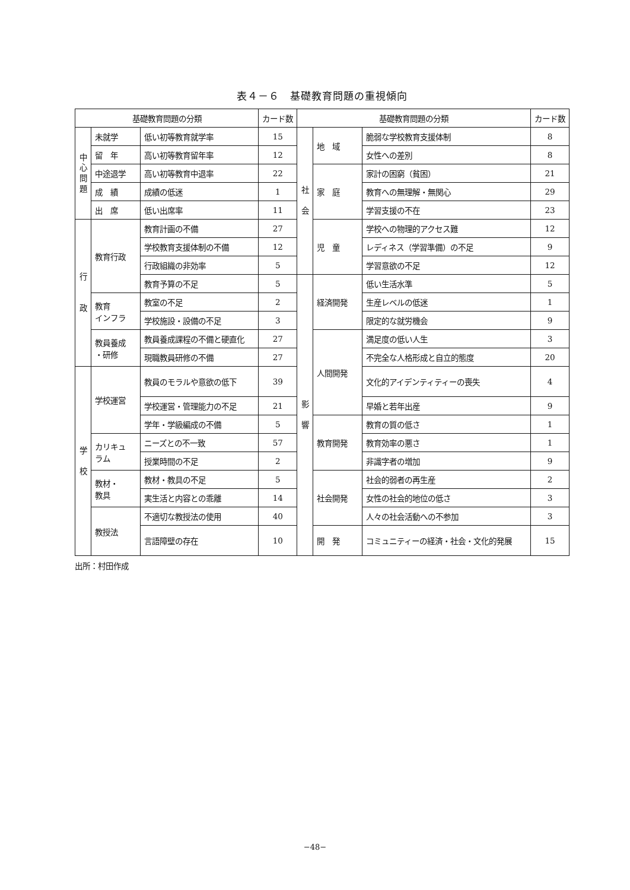表４－６　基礎教育問題の重視傾向
| 基礎教育問題の分類 | | | カード数 | 基礎教育問題の分類 | | | カード数 |
| --- | --- | --- | --- | --- | --- | --- | --- |
| 中 心 問 題 | 未就学 | 低い初等教育就学率 | 15 | 社 会 | 地 域 | 脆弱な学校教育支援体制 | 8 |
| | 留 年 | 高い初等教育留年率 | 12 | | | 女性への差別 | 8 |
| | 中途退学 | 高い初等教育中退率 | 22 | | 家 庭 | 家計の困窮（貧困） | 21 |
| | 成 績 | 成績の低迷 | 1 | | | 教育への無理解・無関心 | 29 |
| | 出 席 | 低い出席率 | 11 | | | 学習支援の不在 | 23 |
| 行 政 | 教育行政 | 教育計画の不備 | 27 | | 児 童 | 学校への物理的アクセス難 | 12 |
| | | 学校教育支援体制の不備 | 12 | | | レディネス（学習準備）の不足 | 9 |
| | | 行政組織の非効率 | 5 | | | 学習意欲の不足 | 12 |
| | | 教育予算の不足 | 5 | 影 響 | 経済開発 | 低い生活水準 | 5 |
| | 教育 インフラ | 教室の不足 | 2 | | | 生産レベルの低迷 | 1 |
| | | 学校施設・設備の不足 | 3 | | | 限定的な就労機会 | 9 |
| | 教員養成 ・研修 | 教員養成課程の不備と硬直化 | 27 | | 人間開発 | 満足度の低い人生 | 3 |
| | | 現職教員研修の不備 | 27 | | | 不完全な人格形成と自立的態度 | 20 |
| 学 校 | 学校運営 | 教員のモラルや意欲の低下 | 39 | | | 文化的アイデンティティーの喪失 | 4 |
| | | 学校運営・管理能力の不足 | 21 | | | 早婚と若年出産 | 9 |
| | | 学年・学級編成の不備 | 5 | | 教育開発 | 教育の質の低さ | 1 |
| | カリキュ ラム | ニーズとの不一致 | 57 | | | 教育効率の悪さ | 1 |
| | | 授業時間の不足 | 2 | | | 非識字者の増加 | 9 |
| | 教材・ 教具 | 教材・教具の不足 | 5 | | 社会開発 | 社会的弱者の再生産 | 2 |
| | | 実生活と内容との乖離 | 14 | | | 女性の社会的地位の低さ | 3 |
| | 教授法 | 不適切な教授法の使用 | 40 | | | 人々の社会活動への不参加 | 3 |
| | | 言語障壁の存在 | 10 | | 開 発 | コミュニティーの経済・社会・文化的発展 | 15 |
出所：村田作成
−48−